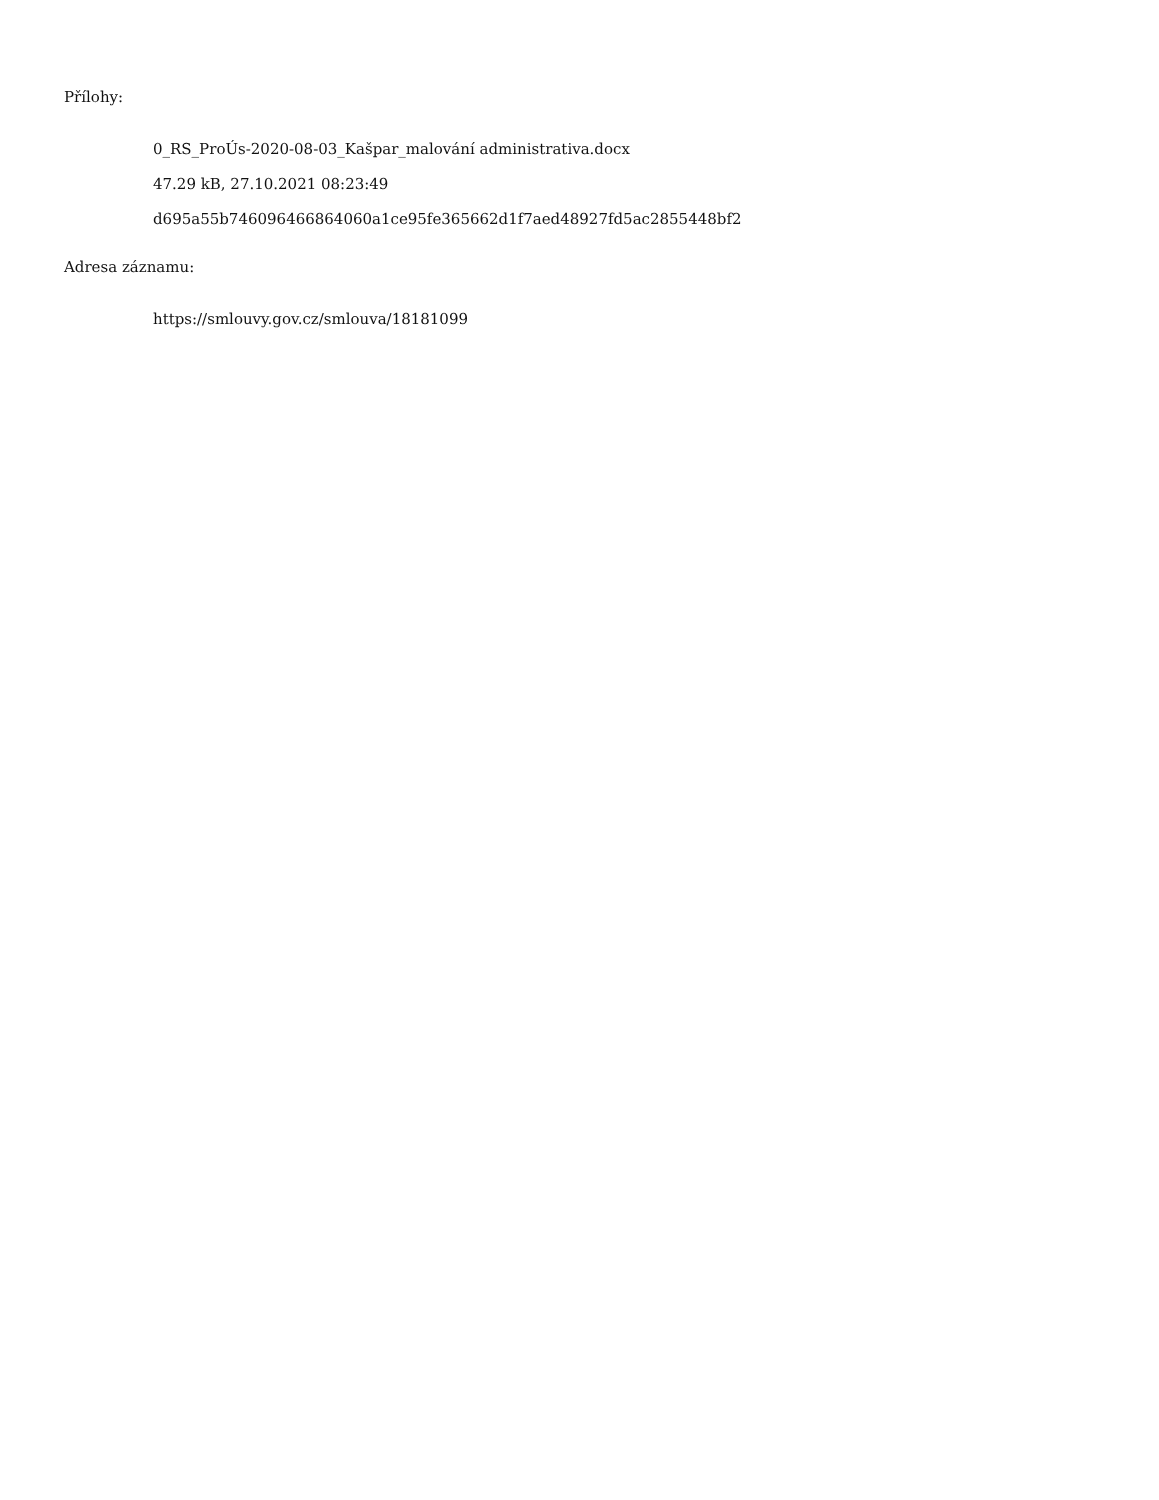Přílohy:
0_RS_ProÚs-2020-08-03_Kašpar_malování administrativa.docx
47.29 kB, 27.10.2021 08:23:49
d695a55b746096466864060a1ce95fe365662d1f7aed48927fd5ac2855448bf2
Adresa záznamu:
https://smlouvy.gov.cz/smlouva/18181099